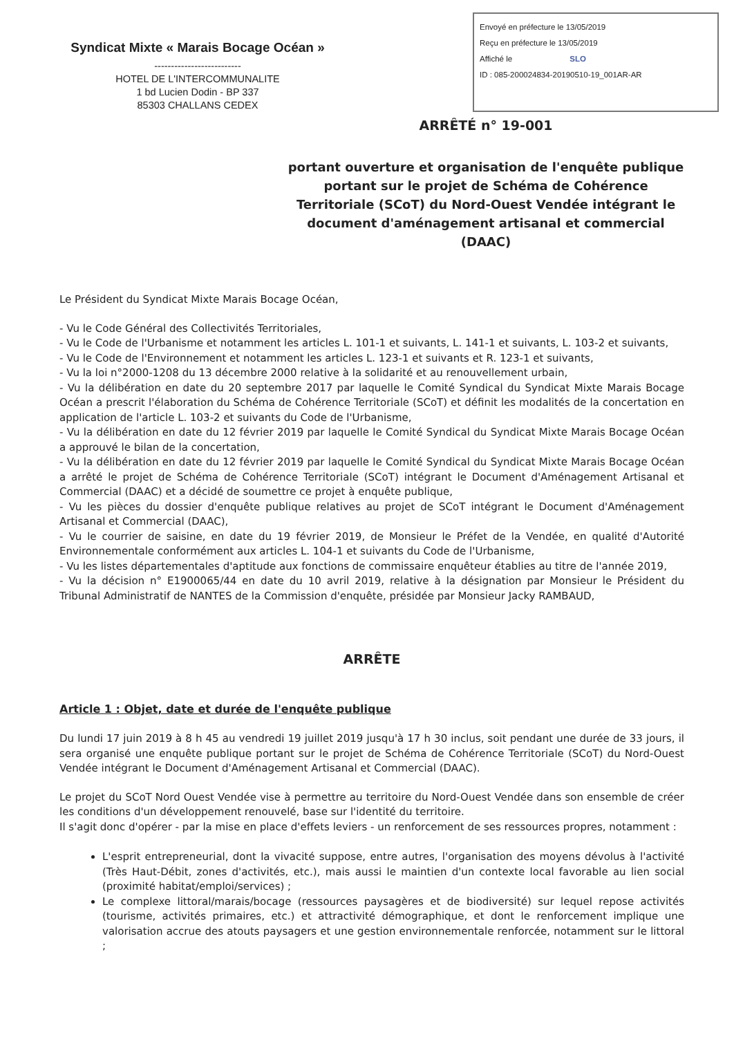Syndicat Mixte « Marais Bocage Océan »
--------------------------
HOTEL DE L'INTERCOMMUNALITE
1 bd Lucien Dodin - BP 337
85303 CHALLANS CEDEX
Envoyé en préfecture le 13/05/2019
Reçu en préfecture le 13/05/2019
Affiché le SLO
ID : 085-200024834-20190510-19_001AR-AR
ARRÊTÉ n° 19-001
portant ouverture et organisation de l'enquête publique portant sur le projet de Schéma de Cohérence Territoriale (SCoT) du Nord-Ouest Vendée intégrant le document d'aménagement artisanal et commercial (DAAC)
Le Président du Syndicat Mixte Marais Bocage Océan,
- Vu le Code Général des Collectivités Territoriales,
- Vu le Code de l'Urbanisme et notamment les articles L. 101-1 et suivants, L. 141-1 et suivants, L. 103-2 et suivants,
- Vu le Code de l'Environnement et notamment les articles L. 123-1 et suivants et R. 123-1 et suivants,
- Vu la loi n°2000-1208 du 13 décembre 2000 relative à la solidarité et au renouvellement urbain,
- Vu la délibération en date du 20 septembre 2017 par laquelle le Comité Syndical du Syndicat Mixte Marais Bocage Océan a prescrit l'élaboration du Schéma de Cohérence Territoriale (SCoT) et définit les modalités de la concertation en application de l'article L. 103-2 et suivants du Code de l'Urbanisme,
- Vu la délibération en date du 12 février 2019 par laquelle le Comité Syndical du Syndicat Mixte Marais Bocage Océan a approuvé le bilan de la concertation,
- Vu la délibération en date du 12 février 2019 par laquelle le Comité Syndical du Syndicat Mixte Marais Bocage Océan a arrêté le projet de Schéma de Cohérence Territoriale (SCoT) intégrant le Document d'Aménagement Artisanal et Commercial (DAAC) et a décidé de soumettre ce projet à enquête publique,
- Vu les pièces du dossier d'enquête publique relatives au projet de SCoT intégrant le Document d'Aménagement Artisanal et Commercial (DAAC),
- Vu le courrier de saisine, en date du 19 février 2019, de Monsieur le Préfet de la Vendée, en qualité d'Autorité Environnementale conformément aux articles L. 104-1 et suivants du Code de l'Urbanisme,
- Vu les listes départementales d'aptitude aux fonctions de commissaire enquêteur établies au titre de l'année 2019,
- Vu la décision n° E1900065/44 en date du 10 avril 2019, relative à la désignation par Monsieur le Président du Tribunal Administratif de NANTES de la Commission d'enquête, présidée par Monsieur Jacky RAMBAUD,
ARRÊTE
Article 1 : Objet, date et durée de l'enquête publique
Du lundi 17 juin 2019 à 8 h 45 au vendredi 19 juillet 2019 jusqu'à 17 h 30 inclus, soit pendant une durée de 33 jours, il sera organisé une enquête publique portant sur le projet de Schéma de Cohérence Territoriale (SCoT) du Nord-Ouest Vendée intégrant le Document d'Aménagement Artisanal et Commercial (DAAC).
Le projet du SCoT Nord Ouest Vendée vise à permettre au territoire du Nord-Ouest Vendée dans son ensemble de créer les conditions d'un développement renouvelé, base sur l'identité du territoire.
Il s'agit donc d'opérer - par la mise en place d'effets leviers - un renforcement de ses ressources propres, notamment :
L'esprit entrepreneurial, dont la vivacité suppose, entre autres, l'organisation des moyens dévolus à l'activité (Très Haut-Débit, zones d'activités, etc.), mais aussi le maintien d'un contexte local favorable au lien social (proximité habitat/emploi/services) ;
Le complexe littoral/marais/bocage (ressources paysagères et de biodiversité) sur lequel repose activités (tourisme, activités primaires, etc.) et attractivité démographique, et dont le renforcement implique une valorisation accrue des atouts paysagers et une gestion environnementale renforcée, notamment sur le littoral ;